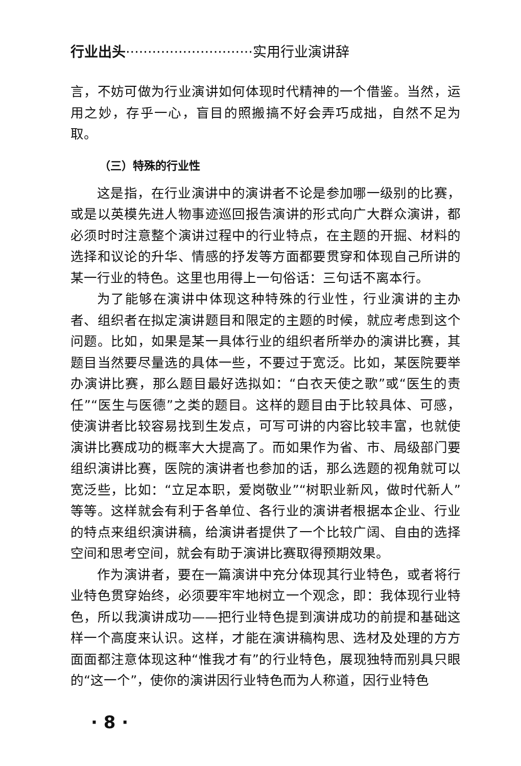行业出头·····························实用行业演讲辞
言，不妨可做为行业演讲如何体现时代精神的一个借鉴。当然，运用之妙，存乎一心，盲目的照搬搞不好会弄巧成拙，自然不足为取。
（三）特殊的行业性
这是指，在行业演讲中的演讲者不论是参加哪一级别的比赛，或是以英模先进人物事迹巡回报告演讲的形式向广大群众演讲，都必须时时注意整个演讲过程中的行业特点，在主题的开掘、材料的选择和议论的升华、情感的抒发等方面都要贯穿和体现自己所讲的某一行业的特色。这里也用得上一句俗话：三句话不离本行。
为了能够在演讲中体现这种特殊的行业性，行业演讲的主办者、组织者在拟定演讲题目和限定的主题的时候，就应考虑到这个问题。比如，如果是某一具体行业的组织者所举办的演讲比赛，其题目当然要尽量选的具体一些，不要过于宽泛。比如，某医院要举办演讲比赛，那么题目最好选拟如：“白衣天使之歌”或“医生的责任”“医生与医德”之类的题目。这样的题目由于比较具体、可感，使演讲者比较容易找到生发点，可写可讲的内容比较丰富，也就使演讲比赛成功的概率大大提高了。而如果作为省、市、局级部门要组织演讲比赛，医院的演讲者也参加的话，那么选题的视角就可以宽泛些，比如：“立足本职，爱岗敬业”“树职业新风，做时代新人”等等。这样就会有利于各单位、各行业的演讲者根据本企业、行业的特点来组织演讲稿，给演讲者提供了一个比较广阔、自由的选择空间和思考空间，就会有助于演讲比赛取得预期效果。
作为演讲者，要在一篇演讲中充分体现其行业特色，或者将行业特色贯穿始终，必须要牢牢地树立一个观念，即：我体现行业特色，所以我演讲成功——把行业特色提到演讲成功的前提和基础这样一个高度来认识。这样，才能在演讲稿构思、选材及处理的方方面面都注意体现这种“惟我才有”的行业特色，展现独特而别具只眼的“这一个”，使你的演讲因行业特色而为人称道，因行业特色
· 8 ·